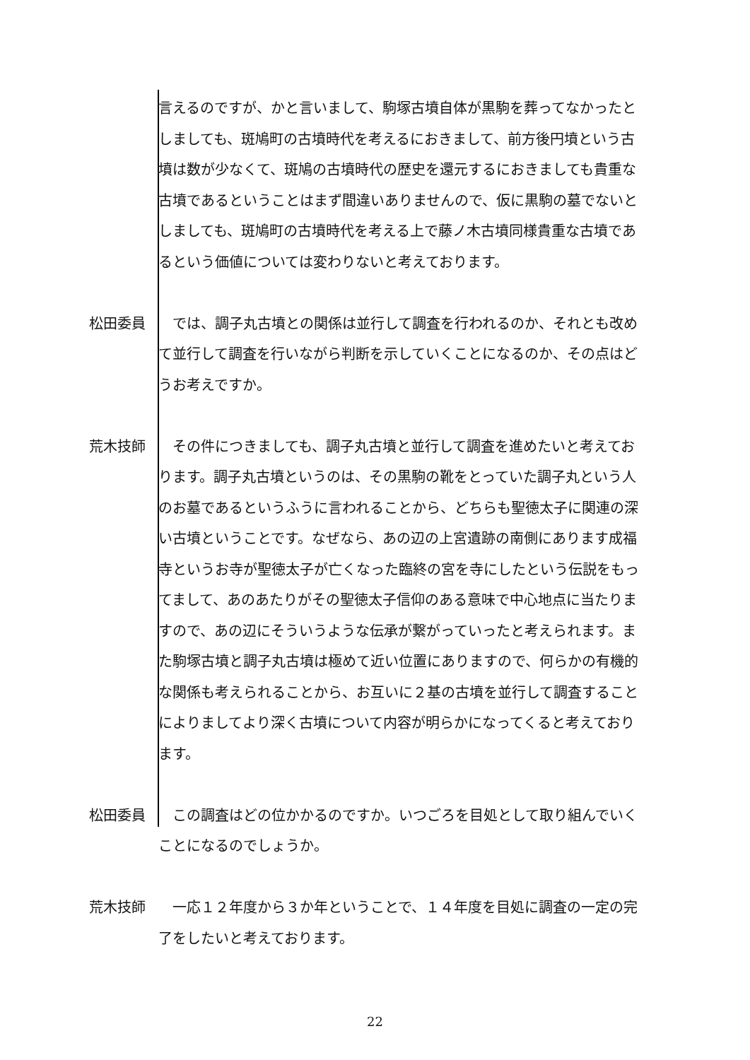言えるのですが、かと言いまして、駒塚古墳自体が黒駒を葬ってなかったとしましても、斑鳩町の古墳時代を考えるにおきまして、前方後円墳という古墳は数が少なくて、斑鳩の古墳時代の歴史を還元するにおきましても貴重な古墳であるということはまず間違いありませんので、仮に黒駒の墓でないとしましても、斑鳩町の古墳時代を考える上で藤ノ木古墳同様貴重な古墳であるという価値については変わりないと考えております。
松田委員 　では、調子丸古墳との関係は並行して調査を行われるのか、それとも改めて並行して調査を行いながら判断を示していくことになるのか、その点はどうお考えですか。
荒木技師 　その件につきましても、調子丸古墳と並行して調査を進めたいと考えております。調子丸古墳というのは、その黒駒の靴をとっていた調子丸という人のお墓であるというふうに言われることから、どちらも聖徳太子に関連の深い古墳ということです。なぜなら、あの辺の上宮遺跡の南側にあります成福寺というお寺が聖徳太子が亡くなった臨終の宮を寺にしたという伝説をもってまして、あのあたりがその聖徳太子信仰のある意味で中心地点に当たりますので、あの辺にそういうような伝承が繋がっていったと考えられます。また駒塚古墳と調子丸古墳は極めて近い位置にありますので、何らかの有機的な関係も考えられることから、お互いに２基の古墳を並行して調査することによりましてより深く古墳について内容が明らかになってくると考えております。
松田委員 　この調査はどの位かかるのですか。いつごろを目処として取り組んでいくことになるのでしょうか。
荒木技師 　一応１２年度から３か年ということで、１４年度を目処に調査の一定の完了をしたいと考えております。
22